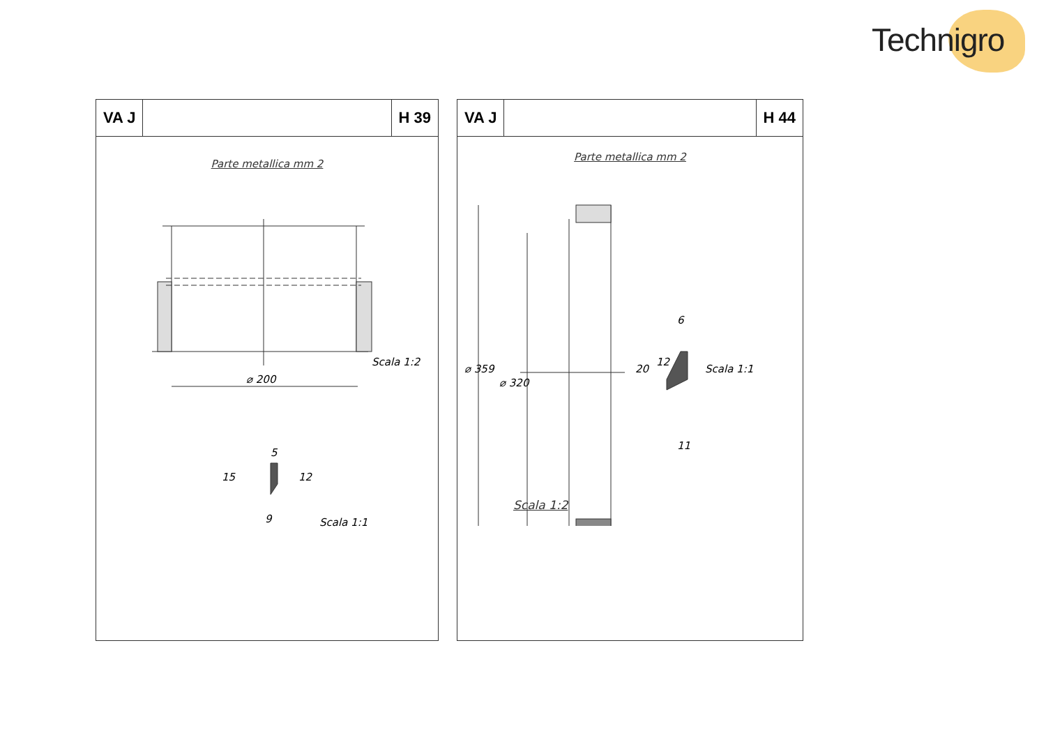Technigro
VA J H 39
Parte metallica mm 2
⌀ 200
Scala 1:2
5
15
12
9
Scala 1:1
VA J H 44
Parte metallica mm 2
⌀ 359
⌀ 320
6
20
12
11
Scala 1:1
Scala 1:2